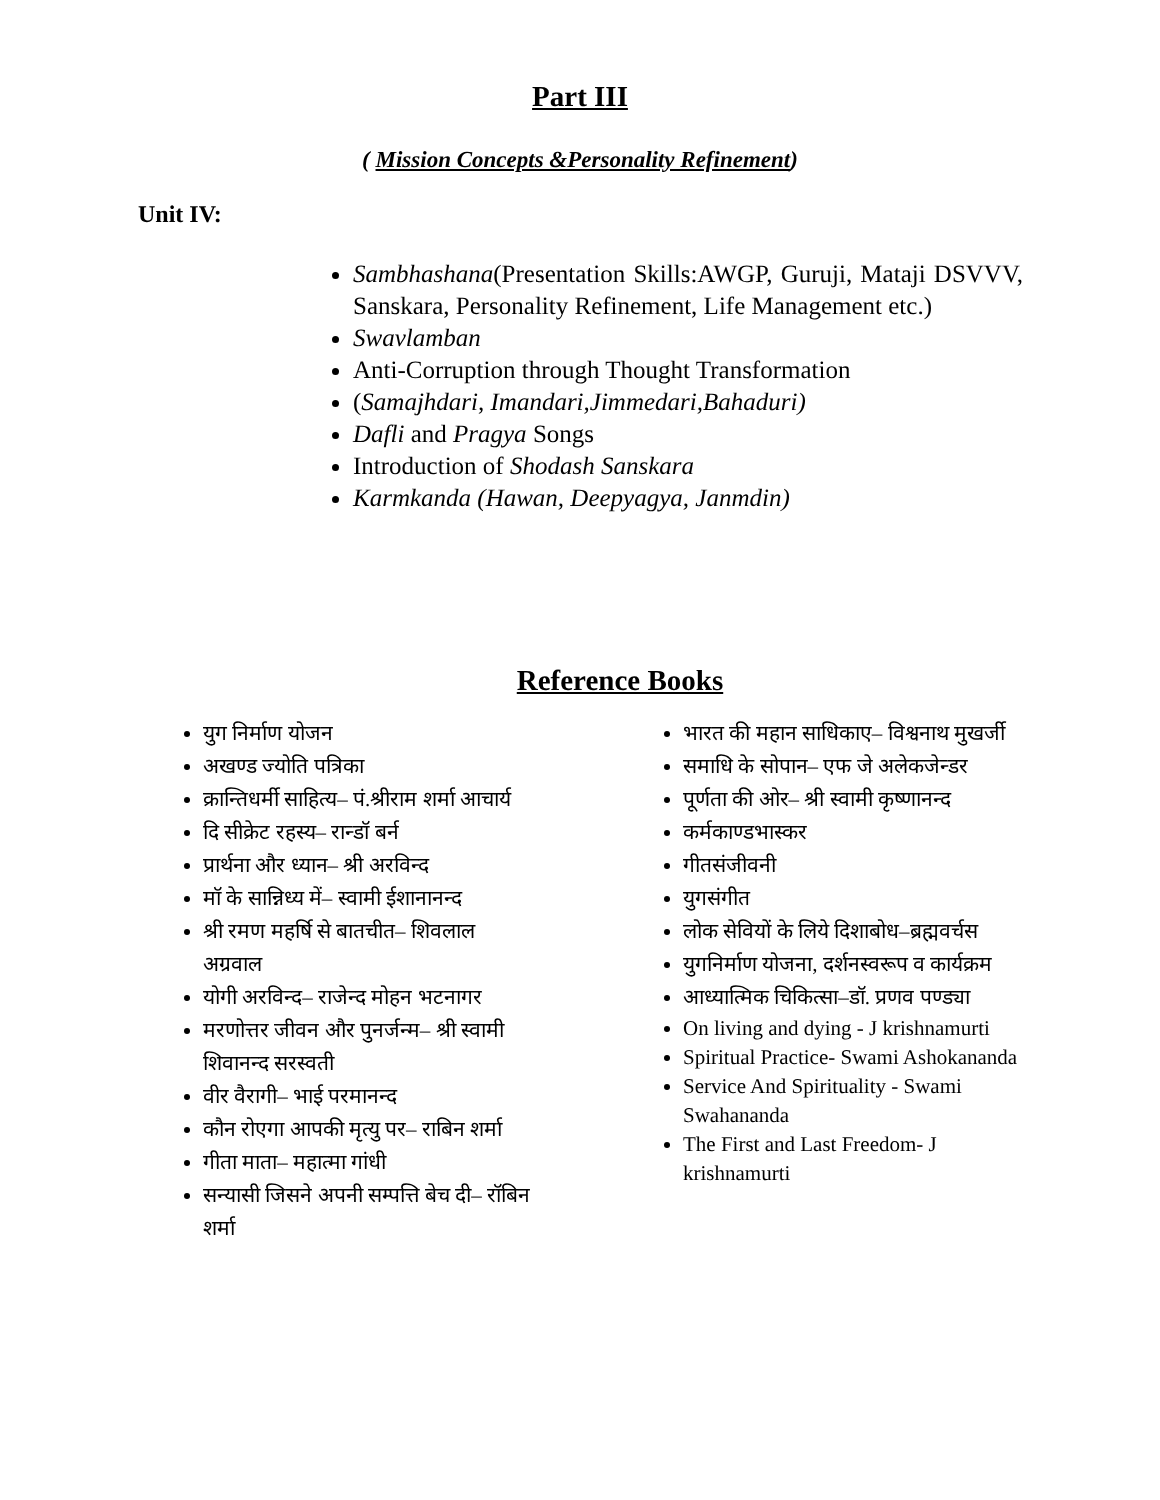Part III
( Mission Concepts &Personality Refinement)
Unit IV:
Sambhashana(Presentation Skills:AWGP, Guruji, Mataji DSVVV, Sanskara, Personality Refinement, Life Management etc.)
Swavlamban
Anti-Corruption through Thought Transformation
(Samajhdari, Imandari,Jimmedari,Bahaduri)
Dafli and Pragya Songs
Introduction of Shodash Sanskara
Karmkanda (Hawan, Deepyagya, Janmdin)
Reference Books
युग निर्माण योजन
अखण्ड ज्योति पत्रिका
क्रान्तिधर्मी साहित्य– पं.श्रीराम शर्मा आचार्य
दि सीक्रेट रहस्य– रान्डॉ बर्न
प्रार्थना और ध्यान– श्री अरविन्द
मॉ के सान्निध्य में– स्वामी ईशानानन्द
श्री रमण महर्षि से बातचीत– शिवलाल अग्रवाल
योगी अरविन्द– राजेन्द मोहन भटनागर
मरणोत्तर जीवन और पुनर्जन्म– श्री स्वामी शिवानन्द सरस्वती
वीर वैरागी– भाई परमानन्द
कौन रोएगा आपकी मृत्यु पर– राबिन शर्मा
गीता माता– महात्मा गांधी
सन्यासी जिसने अपनी सम्पत्ति बेच दी– रॉबिन शर्मा
भारत की महान साधिकाए– विश्वनाथ मुखर्जी
समाधि के सोपान– एफ जे अलेकजेन्डर
पूर्णता की ओर– श्री स्वामी कृष्णानन्द
कर्मकाण्डभास्कर
गीतसंजीवनी
युगसंगीत
लोक सेवियों के लिये दिशाबोध–ब्रह्मवर्चस
युगनिर्माण योजना, दर्शनस्वरूप व कार्यक्रम
आध्यात्मिक चिकित्सा–डॉ. प्रणव पण्ड्या
On living and dying - J krishnamurti
Spiritual Practice- Swami Ashokananda
Service And Spirituality - Swami Swahananda
The First and Last Freedom- J krishnamurti